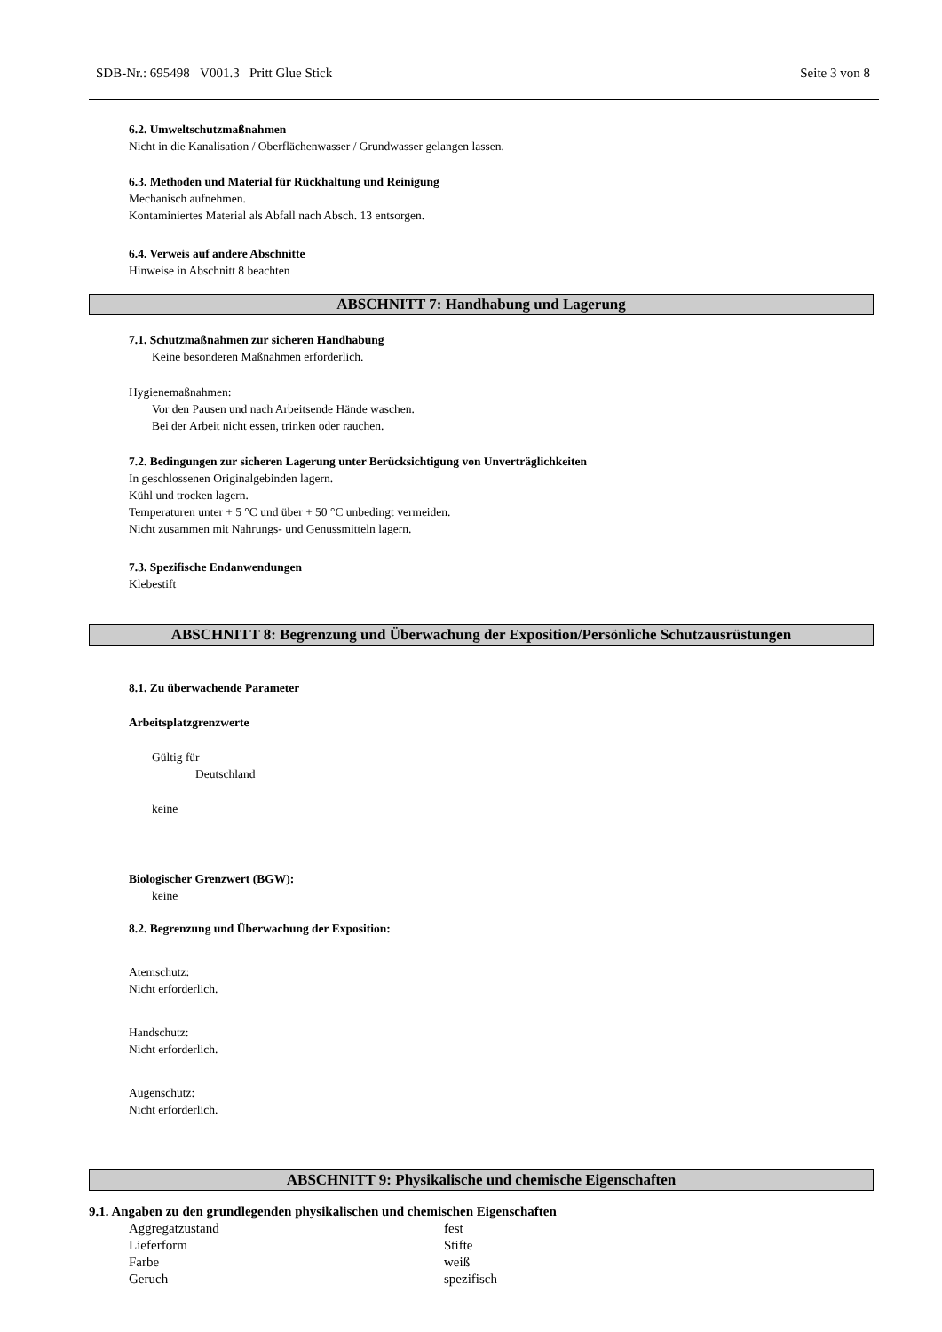SDB-Nr.: 695498 V001.3 Pritt Glue Stick Seite 3 von 8
6.2. Umweltschutzmaßnahmen
Nicht in die Kanalisation / Oberflächenwasser / Grundwasser gelangen lassen.
6.3. Methoden und Material für Rückhaltung und Reinigung
Mechanisch aufnehmen.
Kontaminiertes Material als Abfall nach Absch. 13 entsorgen.
6.4. Verweis auf andere Abschnitte
Hinweise in Abschnitt 8 beachten
ABSCHNITT 7: Handhabung und Lagerung
7.1. Schutzmaßnahmen zur sicheren Handhabung
Keine besonderen Maßnahmen erforderlich.
Hygienemaßnahmen:
Vor den Pausen und nach Arbeitsende Hände waschen.
Bei der Arbeit nicht essen, trinken oder rauchen.
7.2. Bedingungen zur sicheren Lagerung unter Berücksichtigung von Unverträglichkeiten
In geschlossenen Originalgebinden lagern.
Kühl und trocken lagern.
Temperaturen unter + 5 °C und über + 50 °C unbedingt vermeiden.
Nicht zusammen mit Nahrungs- und Genussmitteln lagern.
7.3. Spezifische Endanwendungen
Klebestift
ABSCHNITT 8: Begrenzung und Überwachung der Exposition/Persönliche Schutzausrüstungen
8.1. Zu überwachende Parameter
Arbeitsplatzgrenzwerte
Gültig für
Deutschland
keine
Biologischer Grenzwert (BGW):
keine
8.2. Begrenzung und Überwachung der Exposition:
Atemschutz:
Nicht erforderlich.
Handschutz:
Nicht erforderlich.
Augenschutz:
Nicht erforderlich.
ABSCHNITT 9: Physikalische und chemische Eigenschaften
9.1. Angaben zu den grundlegenden physikalischen und chemischen Eigenschaften
| Aggregatzustand | fest |
| Lieferform | Stifte |
| Farbe | weiß |
| Geruch | spezifisch |